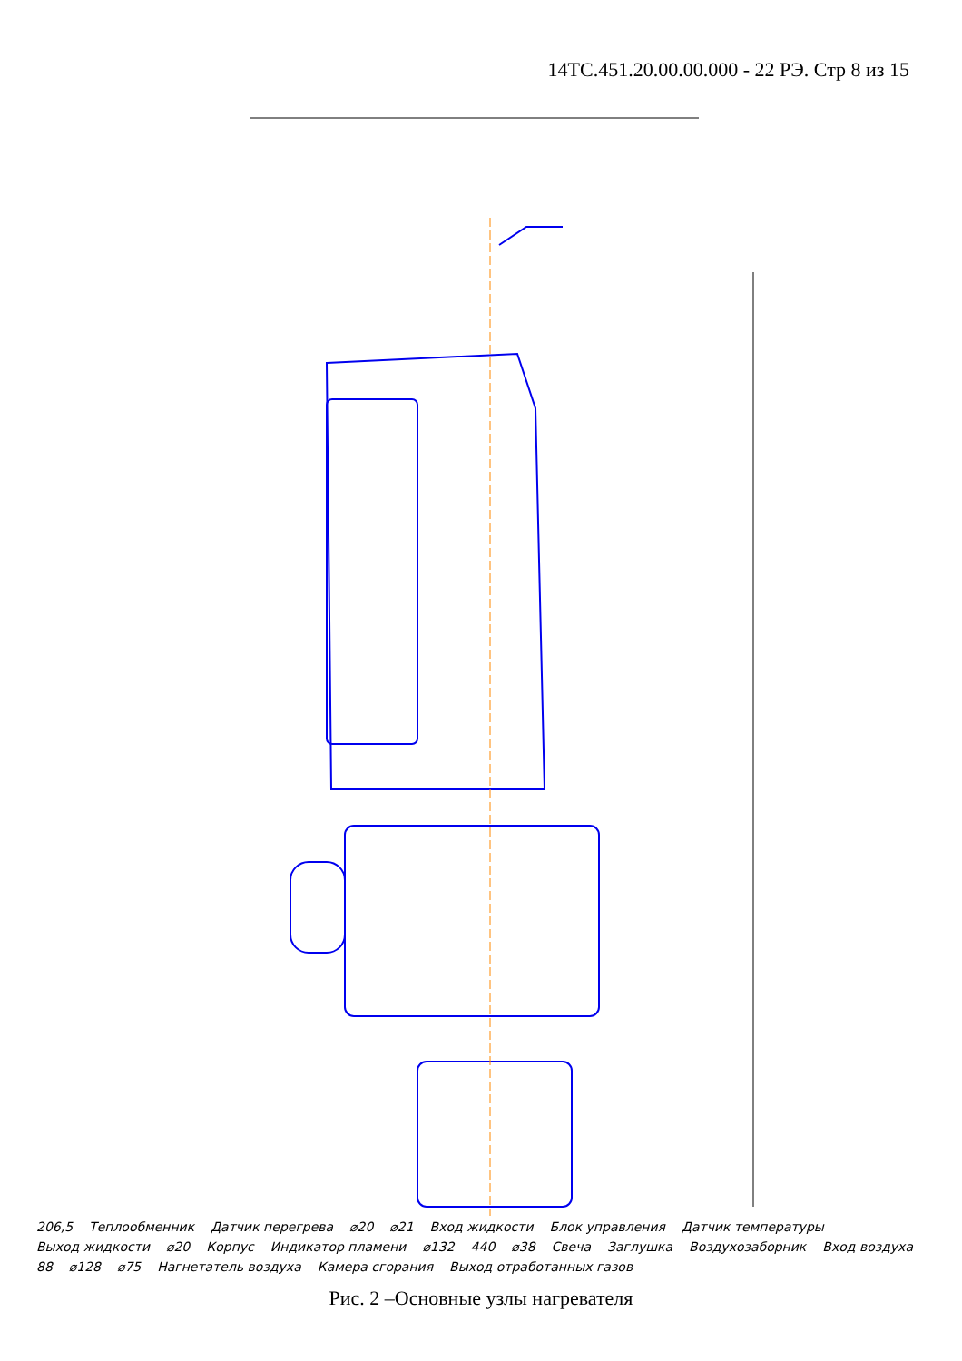14ТС.451.20.00.00.000 - 22 РЭ. Стр 8 из 15
206,5 Теплообменник Датчик перегрева ⌀20 ⌀21 Вход жидкости Блок управления Датчик температуры Выход жидкости ⌀20 Корпус Индикатор пламени ⌀132 440 ⌀38 Свеча Заглушка Воздухозаборник Вход воздуха 88 ⌀128 ⌀75 Нагнетатель воздуха Камера сгорания Выход отработанных газов
Рис. 2 –Основные узлы нагревателя